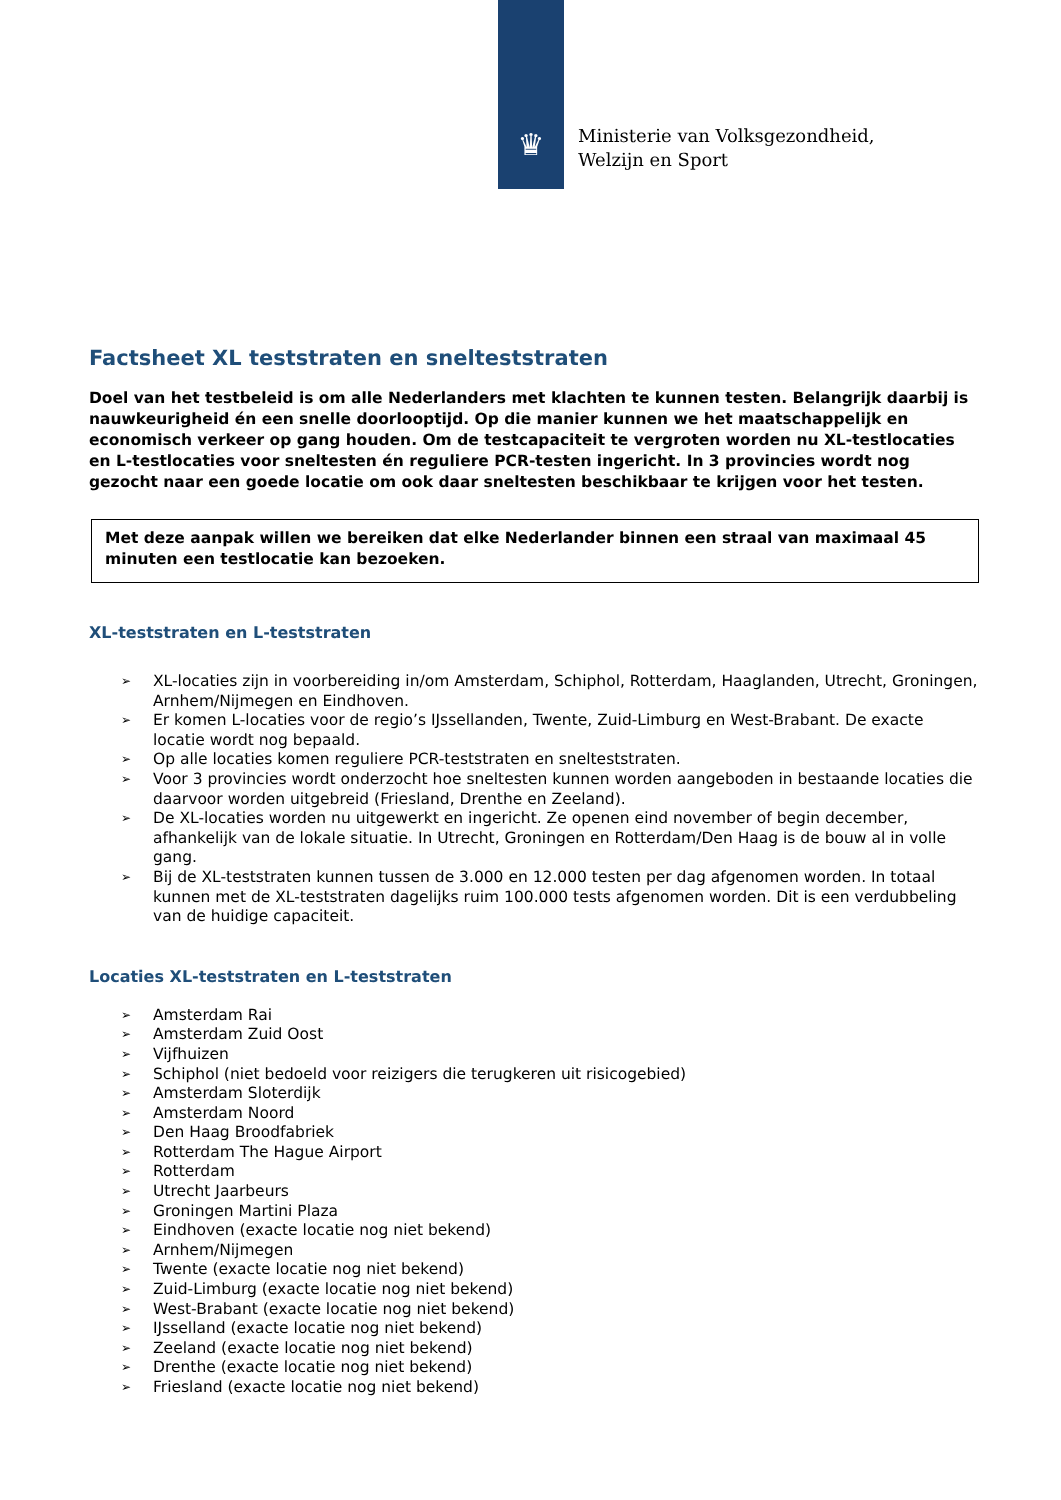♛
Ministerie van Volksgezondheid,
Welzijn en Sport
Factsheet XL teststraten en snelteststraten
Doel van het testbeleid is om alle Nederlanders met klachten te kunnen testen. Belangrijk daarbij is nauwkeurigheid én een snelle doorlooptijd. Op die manier kunnen we het maatschappelijk en economisch verkeer op gang houden. Om de testcapaciteit te vergroten worden nu XL-testlocaties en L-testlocaties voor sneltesten én reguliere PCR-testen ingericht. In 3 provincies wordt nog gezocht naar een goede locatie om ook daar sneltesten beschikbaar te krijgen voor het testen.
Met deze aanpak willen we bereiken dat elke Nederlander binnen een straal van maximaal 45 minuten een testlocatie kan bezoeken.
XL-teststraten en L-teststraten
➢ XL-locaties zijn in voorbereiding in/om Amsterdam, Schiphol, Rotterdam, Haaglanden, Utrecht, Groningen, Arnhem/Nijmegen en Eindhoven.
➢ Er komen L-locaties voor de regio’s IJssellanden, Twente, Zuid-Limburg en West-Brabant. De exacte locatie wordt nog bepaald.
➢ Op alle locaties komen reguliere PCR-teststraten en snelteststraten.
➢ Voor 3 provincies wordt onderzocht hoe sneltesten kunnen worden aangeboden in bestaande locaties die daarvoor worden uitgebreid (Friesland, Drenthe en Zeeland).
➢ De XL-locaties worden nu uitgewerkt en ingericht. Ze openen eind november of begin december, afhankelijk van de lokale situatie. In Utrecht, Groningen en Rotterdam/Den Haag is de bouw al in volle gang.
➢ Bij de XL-teststraten kunnen tussen de 3.000 en 12.000 testen per dag afgenomen worden. In totaal kunnen met de XL-teststraten dagelijks ruim 100.000 tests afgenomen worden. Dit is een verdubbeling van de huidige capaciteit.
Locaties XL-teststraten en L-teststraten
➢ Amsterdam Rai
➢ Amsterdam Zuid Oost
➢ Vijfhuizen
➢ Schiphol (niet bedoeld voor reizigers die terugkeren uit risicogebied)
➢ Amsterdam Sloterdijk
➢ Amsterdam Noord
➢ Den Haag Broodfabriek
➢ Rotterdam The Hague Airport
➢ Rotterdam
➢ Utrecht Jaarbeurs
➢ Groningen Martini Plaza
➢ Eindhoven (exacte locatie nog niet bekend)
➢ Arnhem/Nijmegen
➢ Twente (exacte locatie nog niet bekend)
➢ Zuid-Limburg (exacte locatie nog niet bekend)
➢ West-Brabant (exacte locatie nog niet bekend)
➢ IJsselland (exacte locatie nog niet bekend)
➢ Zeeland (exacte locatie nog niet bekend)
➢ Drenthe (exacte locatie nog niet bekend)
➢ Friesland (exacte locatie nog niet bekend)